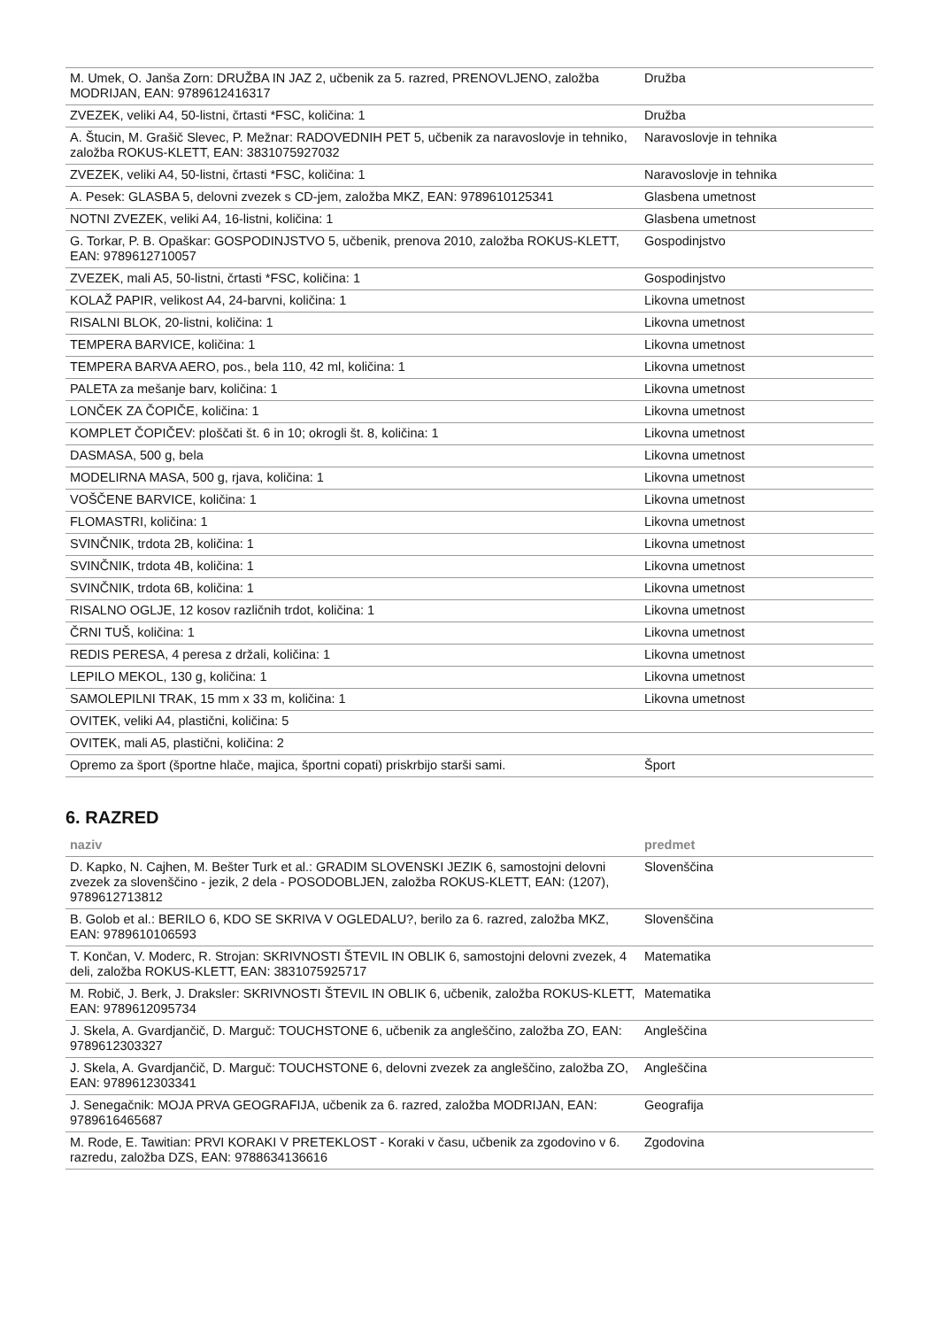| M. Umek, O. Janša Zorn: DRUŽBA IN JAZ 2, učbenik za 5. razred, PRENOVLJENO, založba MODRIJAN, EAN: 9789612416317 | Družba |
| ZVEZEK, veliki A4, 50-listni, črtasti *FSC, količina: 1 | Družba |
| A. Štucin, M. Grašič Slevec, P. Mežnar: RADOVEDNIH PET 5, učbenik za naravoslovje in tehniko, založba ROKUS-KLETT, EAN: 3831075927032 | Naravoslovje in tehnika |
| ZVEZEK, veliki A4, 50-listni, črtasti *FSC, količina: 1 | Naravoslovje in tehnika |
| A. Pesek: GLASBA 5, delovni zvezek s CD-jem, založba MKZ, EAN: 9789610125341 | Glasbena umetnost |
| NOTNI ZVEZEK, veliki A4, 16-listni, količina: 1 | Glasbena umetnost |
| G. Torkar, P. B. Opaškar: GOSPODINJSTVO 5, učbenik, prenova 2010, založba ROKUS-KLETT, EAN: 9789612710057 | Gospodinjstvo |
| ZVEZEK, mali A5, 50-listni, črtasti *FSC, količina: 1 | Gospodinjstvo |
| KOLAŽ PAPIR, velikost A4, 24-barvni, količina: 1 | Likovna umetnost |
| RISALNI BLOK, 20-listni, količina: 1 | Likovna umetnost |
| TEMPERA BARVICE, količina: 1 | Likovna umetnost |
| TEMPERA BARVA AERO, pos., bela 110, 42 ml, količina: 1 | Likovna umetnost |
| PALETA za mešanje barv, količina: 1 | Likovna umetnost |
| LONČEK ZA ČOPIČE, količina: 1 | Likovna umetnost |
| KOMPLET ČOPIČEV: ploščati št. 6 in 10; okrogli št. 8, količina: 1 | Likovna umetnost |
| DASMASA, 500 g, bela | Likovna umetnost |
| MODELIRNA MASA, 500 g, rjava, količina: 1 | Likovna umetnost |
| VOŠČENE BARVICE, količina: 1 | Likovna umetnost |
| FLOMASTRI, količina: 1 | Likovna umetnost |
| SVINČNIK, trdota 2B, količina: 1 | Likovna umetnost |
| SVINČNIK, trdota 4B, količina: 1 | Likovna umetnost |
| SVINČNIK, trdota 6B, količina: 1 | Likovna umetnost |
| RISALNO OGLJE, 12 kosov različnih trdot, količina: 1 | Likovna umetnost |
| ČRNI TUŠ, količina: 1 | Likovna umetnost |
| REDIS PERESA, 4 peresa z držali, količina: 1 | Likovna umetnost |
| LEPILO MEKOL, 130 g, količina: 1 | Likovna umetnost |
| SAMOLEPILNI TRAK, 15 mm x 33 m, količina: 1 | Likovna umetnost |
| OVITEK, veliki A4, plastični, količina: 5 | |
| OVITEK, mali A5, plastični, količina: 2 | |
| Opremo za šport (športne hlače, majica, športni copati) priskrbijo starši sami. | Šport |
6. RAZRED
| naziv | predmet |
| --- | --- |
| D. Kapko, N. Cajhen, M. Bešter Turk et al.: GRADIM SLOVENSKI JEZIK 6, samostojni delovni zvezek za slovenščino - jezik, 2 dela - POSODOBLJEN, založba ROKUS-KLETT, EAN: (1207), 9789612713812 | Slovenščina |
| B. Golob et al.: BERILO 6, KDO SE SKRIVA V OGLEDALU?, berilo za 6. razred, založba MKZ, EAN: 9789610106593 | Slovenščina |
| T. Končan, V. Moderc, R. Strojan: SKRIVNOSTI ŠTEVIL IN OBLIK 6, samostojni delovni zvezek, 4 deli, založba ROKUS-KLETT, EAN: 3831075925717 | Matematika |
| M. Robič, J. Berk, J. Draksler: SKRIVNOSTI ŠTEVIL IN OBLIK 6, učbenik, založba ROKUS-KLETT, EAN: 9789612095734 | Matematika |
| J. Skela, A. Gvardjančič, D. Marguč: TOUCHSTONE 6, učbenik za angleščino, založba ZO, EAN: 9789612303327 | Angleščina |
| J. Skela, A. Gvardjančič, D. Marguč: TOUCHSTONE 6, delovni zvezek za angleščino, založba ZO, EAN: 9789612303341 | Angleščina |
| J. Senegačnik: MOJA PRVA GEOGRAFIJA, učbenik za 6. razred, založba MODRIJAN, EAN: 9789616465687 | Geografija |
| M. Rode, E. Tawitian: PRVI KORAKI V PRETEKLOST - Koraki v času, učbenik za zgodovino v 6. razredu, založba DZS, EAN: 9788634136616 | Zgodovina |